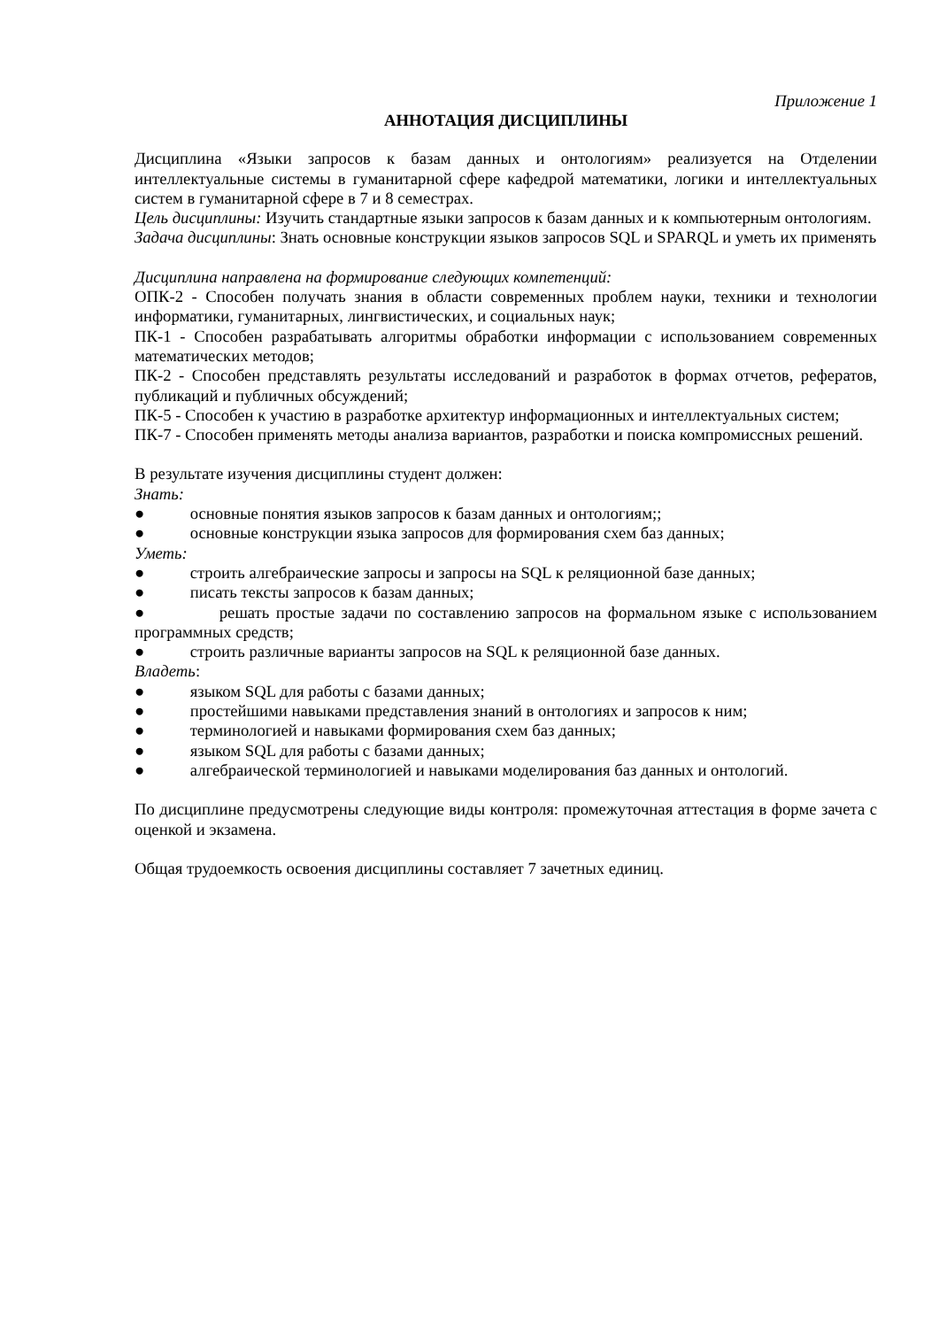Приложение 1
АННОТАЦИЯ ДИСЦИПЛИНЫ
Дисциплина «Языки запросов к базам данных и онтологиям» реализуется на Отделении интеллектуальные системы в гуманитарной сфере кафедрой математики, логики и интеллектуальных систем в гуманитарной сфере в 7 и 8 семестрах.
Цель дисциплины: Изучить стандартные языки запросов к базам данных и к компьютерным онтологиям.
Задача дисциплины: Знать основные конструкции языков запросов SQL и SPARQL и уметь их применять
Дисциплина направлена на формирование следующих компетенций:
ОПК-2 - Способен получать знания в области современных проблем науки, техники и технологии информатики, гуманитарных, лингвистических, и социальных наук;
ПК-1 - Способен разрабатывать алгоритмы обработки информации с использованием современных математических методов;
ПК-2 - Способен представлять результаты исследований и разработок в формах отчетов, рефератов, публикаций и публичных обсуждений;
ПК-5 - Способен к участию в разработке архитектур информационных и интеллектуальных систем;
ПК-7 - Способен применять методы анализа вариантов, разработки и поиска компромиссных решений.
В результате изучения дисциплины студент должен:
Знать:
● основные понятия языков запросов к базам данных и онтологиям;;
● основные конструкции языка запросов для формирования схем баз данных;
Уметь:
● строить алгебраические запросы и запросы на SQL к реляционной базе данных;
● писать тексты запросов к базам данных;
● решать простые задачи по составлению запросов на формальном языке с использованием программных средств;
● строить различные варианты запросов на SQL к реляционной базе данных.
Владеть:
● языком SQL для работы с базами данных;
● простейшими навыками представления знаний в онтологиях и запросов к ним;
● терминологией и навыками формирования схем баз данных;
● языком SQL для работы с базами данных;
● алгебраической терминологией и навыками моделирования баз данных и онтологий.
По дисциплине предусмотрены следующие виды контроля: промежуточная аттестация в форме зачета с оценкой и экзамена.
Общая трудоемкость освоения дисциплины составляет 7 зачетных единиц.